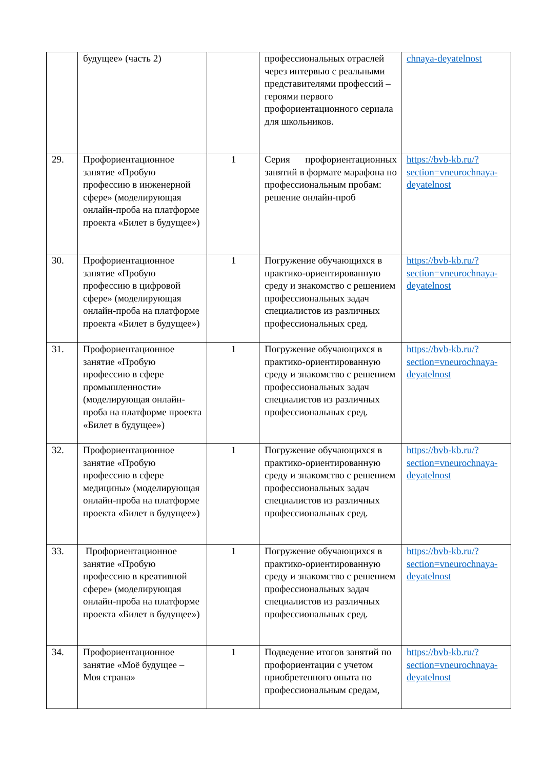| | будущее» (часть 2) | | профессиональных отраслей через интервью с реальными представителями профессий – героями первого профориентационного сериала для школьников. | chnaya-deyatelnost |
| 29. | Профориентационное занятие «Пробую профессию в инженерной сфере» (моделирующая онлайн-проба на платформе проекта «Билет в будущее») | 1 | Серия профориентационных занятий в формате марафона по профессиональным пробам: решение онлайн-проб | https://bvb-kb.ru/?section=vneurochnaya-deyatelnost |
| 30. | Профориентационное занятие «Пробую профессию в цифровой сфере» (моделирующая онлайн-проба на платформе проекта «Билет в будущее») | 1 | Погружение обучающихся в практико-ориентированную среду и знакомство с решением профессиональных задач специалистов из различных профессиональных сред. | https://bvb-kb.ru/?section=vneurochnaya-deyatelnost |
| 31. | Профориентационное занятие «Пробую профессию в сфере промышленности» (моделирующая онлайн-проба на платформе проекта «Билет в будущее») | 1 | Погружение обучающихся в практико-ориентированную среду и знакомство с решением профессиональных задач специалистов из различных профессиональных сред. | https://bvb-kb.ru/?section=vneurochnaya-deyatelnost |
| 32. | Профориентационное занятие «Пробую профессию в сфере медицины» (моделирующая онлайн-проба на платформе проекта «Билет в будущее») | 1 | Погружение обучающихся в практико-ориентированную среду и знакомство с решением профессиональных задач специалистов из различных профессиональных сред. | https://bvb-kb.ru/?section=vneurochnaya-deyatelnost |
| 33. | Профориентационное занятие «Пробую профессию в креативной сфере» (моделирующая онлайн-проба на платформе проекта «Билет в будущее») | 1 | Погружение обучающихся в практико-ориентированную среду и знакомство с решением профессиональных задач специалистов из различных профессиональных сред. | https://bvb-kb.ru/?section=vneurochnaya-deyatelnost |
| 34. | Профориентационное занятие «Моё будущее – Моя страна» | 1 | Подведение итогов занятий по профориентации с учетом приобретенного опыта по профессиональным средам, | https://bvb-kb.ru/?section=vneurochnaya-deyatelnost |